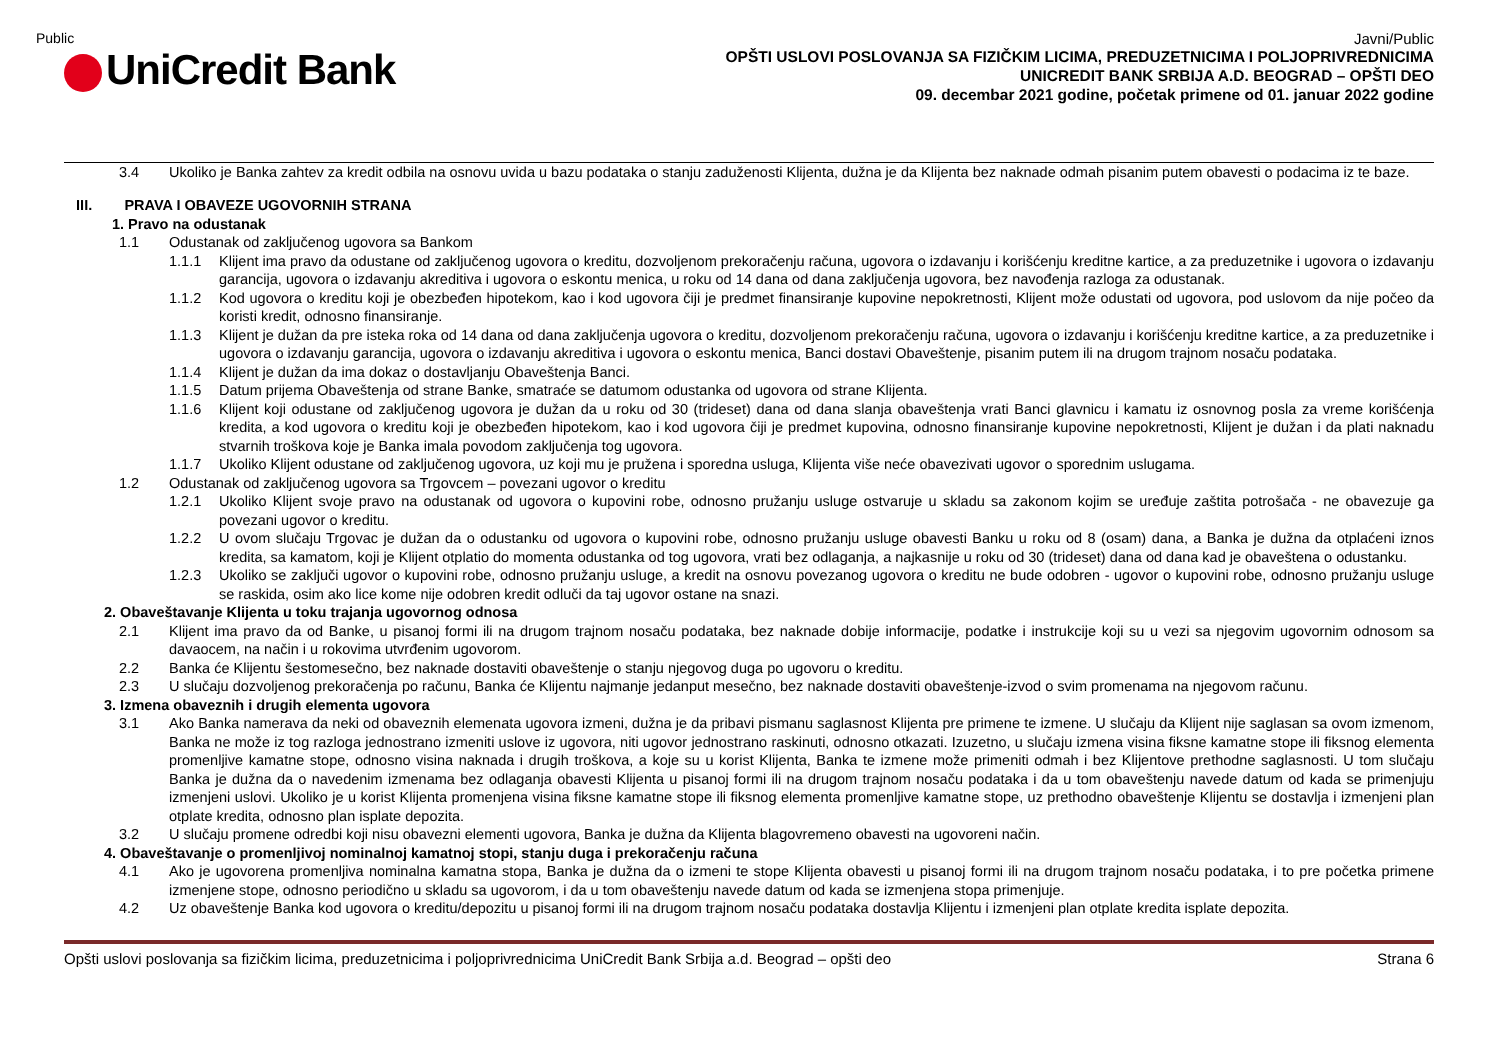Public
UniCredit Bank
Javni/Public
OPŠTI USLOVI POSLOVANJA SA FIZIČKIM LICIMA, PREDUZETNICIMA I POLJOPRIVREDNICIMA
UNICREDIT BANK SRBIJA A.D. BEOGRAD – OPŠTI DEO
09. decembar 2021 godine, početak primene od 01. januar 2022 godine
3.4 Ukoliko je Banka zahtev za kredit odbila na osnovu uvida u bazu podataka o stanju zaduženosti Klijenta, dužna je da Klijenta bez naknade odmah pisanim putem obavesti o podacima iz te baze.
III. PRAVA I OBAVEZE UGOVORNIH STRANA
1. Pravo na odustanak
1.1 Odustanak od zaključenog ugovora sa Bankom
1.1.1 Klijent ima pravo da odustane od zaključenog ugovora o kreditu, dozvoljenom prekoračenju računa, ugovora o izdavanju i korišćenju kreditne kartice, a za preduzetnike i ugovora o izdavanju garancija, ugovora o izdavanju akreditiva i ugovora o eskontu menica, u roku od 14 dana od dana zaključenja ugovora, bez navođenja razloga za odustanak.
1.1.2 Kod ugovora o kreditu koji je obezbeđen hipotekom, kao i kod ugovora čiji je predmet finansiranje kupovine nepokretnosti, Klijent može odustati od ugovora, pod uslovom da nije počeo da koristi kredit, odnosno finansiranje.
1.1.3 Klijent je dužan da pre isteka roka od 14 dana od dana zaključenja ugovora o kreditu, dozvoljenom prekoračenju računa, ugovora o izdavanju i korišćenju kreditne kartice, a za preduzetnike i ugovora o izdavanju garancija, ugovora o izdavanju akreditiva i ugovora o eskontu menica, Banci dostavi Obaveštenje, pisanim putem ili na drugom trajnom nosaču podataka.
1.1.4 Klijent je dužan da ima dokaz o dostavljanju Obaveštenja Banci.
1.1.5 Datum prijema Obaveštenja od strane Banke, smatraće se datumom odustanka od ugovora od strane Klijenta.
1.1.6 Klijent koji odustane od zaključenog ugovora je dužan da u roku od 30 (trideset) dana od dana slanja obaveštenja vrati Banci glavnicu i kamatu iz osnovnog posla za vreme korišćenja kredita, a kod ugovora o kreditu koji je obezbeđen hipotekom, kao i kod ugovora čiji je predmet kupovina, odnosno finansiranje kupovine nepokretnosti, Klijent je dužan i da plati naknadu stvarnih troškova koje je Banka imala povodom zaključenja tog ugovora.
1.1.7 Ukoliko Klijent odustane od zaključenog ugovora, uz koji mu je pružena i sporedna usluga, Klijenta više neće obavezivati ugovor o sporednim uslugama.
1.2 Odustanak od zaključenog ugovora sa Trgovcem – povezani ugovor o kreditu
1.2.1 Ukoliko Klijent svoje pravo na odustanak od ugovora o kupovini robe, odnosno pružanju usluge ostvaruje u skladu sa zakonom kojim se uređuje zaštita potrošača - ne obavezuje ga povezani ugovor o kreditu.
1.2.2 U ovom slučaju Trgovac je dužan da o odustanku od ugovora o kupovini robe, odnosno pružanju usluge obavesti Banku u roku od 8 (osam) dana, a Banka je dužna da otplaćeni iznos kredita, sa kamatom, koji je Klijent otplatio do momenta odustanka od tog ugovora, vrati bez odlaganja, a najkasnije u roku od 30 (trideset) dana od dana kad je obaveštena o odustanku.
1.2.3 Ukoliko se zaključi ugovor o kupovini robe, odnosno pružanju usluge, a kredit na osnovu povezanog ugovora o kreditu ne bude odobren - ugovor o kupovini robe, odnosno pružanju usluge se raskida, osim ako lice kome nije odobren kredit odluči da taj ugovor ostane na snazi.
2. Obaveštavanje Klijenta u toku trajanja ugovornog odnosa
2.1 Klijent ima pravo da od Banke, u pisanoj formi ili na drugom trajnom nosaču podataka, bez naknade dobije informacije, podatke i instrukcije koji su u vezi sa njegovim ugovornim odnosom sa davaocem, na način i u rokovima utvrđenim ugovorom.
2.2 Banka će Klijentu šestomesečno, bez naknade dostaviti obaveštenje o stanju njegovog duga po ugovoru o kreditu.
2.3 U slučaju dozvoljenog prekoračenja po računu, Banka će Klijentu najmanje jedanput mesečno, bez naknade dostaviti obaveštenje-izvod o svim promenama na njegovom računu.
3. Izmena obaveznih i drugih elementa ugovora
3.1 Ako Banka namerava da neki od obaveznih elemenata ugovora izmeni, dužna je da pribavi pismanu saglasnost Klijenta pre primene te izmene. U slučaju da Klijent nije saglasan sa ovom izmenom, Banka ne može iz tog razloga jednostrano izmeniti uslove iz ugovora, niti ugovor jednostrano raskinuti, odnosno otkazati. Izuzetno, u slučaju izmena visina fiksne kamatne stope ili fiksnog elementa promenljive kamatne stope, odnosno visina naknada i drugih troškova, a koje su u korist Klijenta, Banka te izmene može primeniti odmah i bez Klijentove prethodne saglasnosti. U tom slučaju Banka je dužna da o navedenim izmenama bez odlaganja obavesti Klijenta u pisanoj formi ili na drugom trajnom nosaču podataka i da u tom obaveštenju navede datum od kada se primenjuju izmenjeni uslovi. Ukoliko je u korist Klijenta promenjena visina fiksne kamatne stope ili fiksnog elementa promenljive kamatne stope, uz prethodno obaveštenje Klijentu se dostavlja i izmenjeni plan otplate kredita, odnosno plan isplate depozita.
3.2 U slučaju promene odredbi koji nisu obavezni elementi ugovora, Banka je dužna da Klijenta blagovremeno obavesti na ugovoreni način.
4. Obaveštavanje o promenljivoj nominalnoj kamatnoj stopi, stanju duga i prekoračenju računa
4.1 Ako je ugovorena promenljiva nominalna kamatna stopa, Banka je dužna da o izmeni te stope Klijenta obavesti u pisanoj formi ili na drugom trajnom nosaču podataka, i to pre početka primene izmenjene stope, odnosno periodično u skladu sa ugovorom, i da u tom obaveštenju navede datum od kada se izmenjena stopa primenjuje.
4.2 Uz obaveštenje Banka kod ugovora o kreditu/depozitu u pisanoj formi ili na drugom trajnom nosaču podataka dostavlja Klijentu i izmenjeni plan otplate kredita isplate depozita.
Opšti uslovi poslovanja sa fizičkim licima, preduzetnicima i poljoprivrednicima UniCredit Bank Srbija a.d. Beograd – opšti deo Strana 6